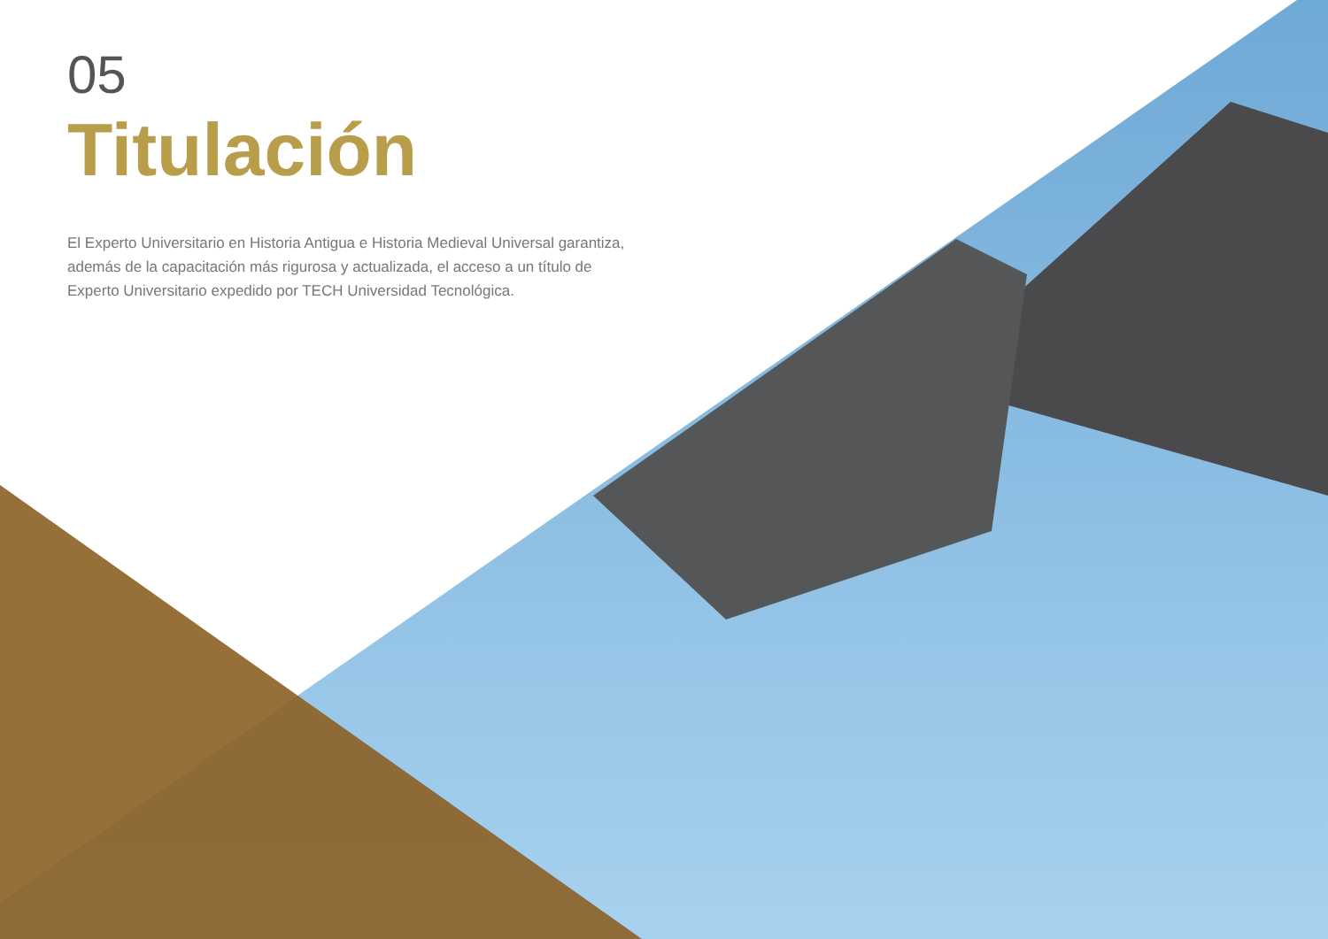05
Titulación
El Experto Universitario en Historia Antigua e Historia Medieval Universal garantiza, además de la capacitación más rigurosa y actualizada, el acceso a un título de Experto Universitario expedido por TECH Universidad Tecnológica.